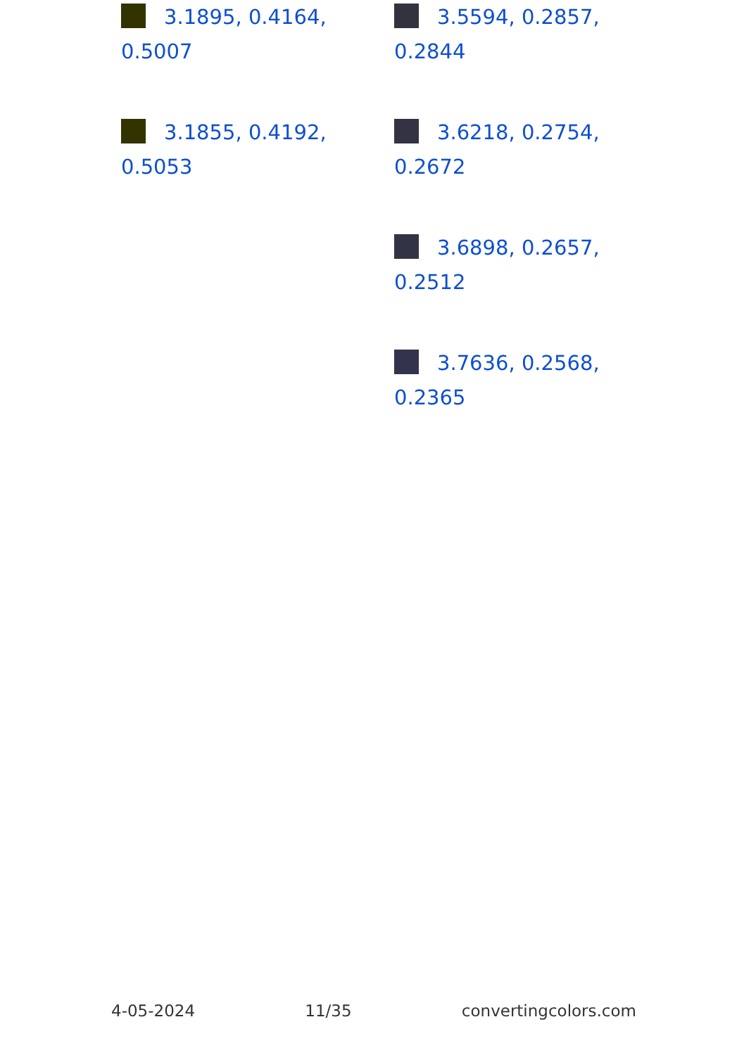3.1895, 0.4164, 0.5007
3.1855, 0.4192, 0.5053
3.5594, 0.2857, 0.2844
3.6218, 0.2754, 0.2672
3.6898, 0.2657, 0.2512
3.7636, 0.2568, 0.2365
4-05-2024 11/35 convertingcolors.com